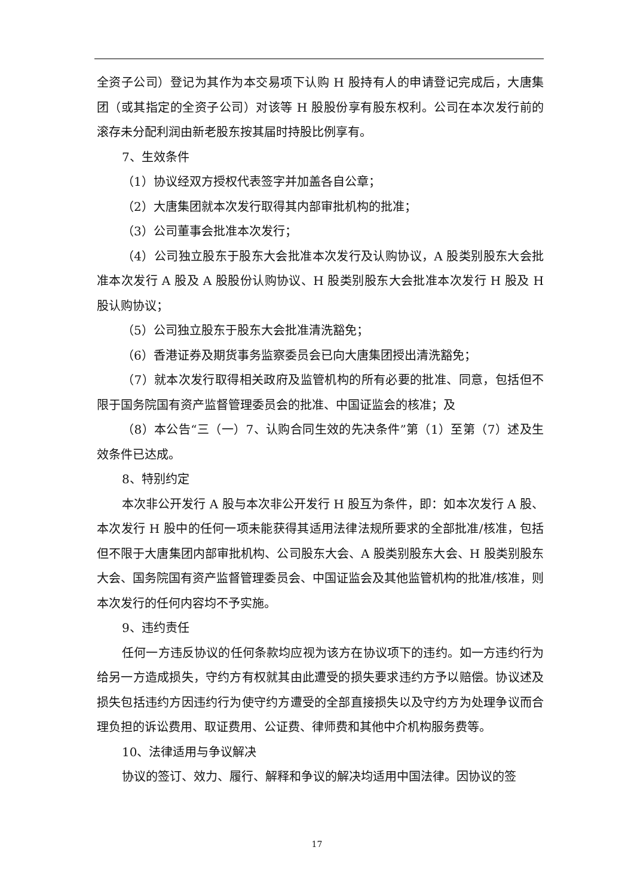全资子公司）登记为其作为本交易项下认购 H 股持有人的申请登记完成后，大唐集团（或其指定的全资子公司）对该等 H 股股份享有股东权利。公司在本次发行前的滚存未分配利润由新老股东按其届时持股比例享有。
7、生效条件
（1）协议经双方授权代表签字并加盖各自公章；
（2）大唐集团就本次发行取得其内部审批机构的批准；
（3）公司董事会批准本次发行；
（4）公司独立股东于股东大会批准本次发行及认购协议，A 股类别股东大会批准本次发行 A 股及 A 股股份认购协议、H 股类别股东大会批准本次发行 H 股及 H 股认购协议；
（5）公司独立股东于股东大会批准清洗豁免；
（6）香港证券及期货事务监察委员会已向大唐集团授出清洗豁免；
（7）就本次发行取得相关政府及监管机构的所有必要的批准、同意，包括但不限于国务院国有资产监督管理委员会的批准、中国证监会的核准；及
（8）本公告“三（一）7、认购合同生效的先决条件”第（1）至第（7）述及生效条件已达成。
8、特别约定
本次非公开发行 A 股与本次非公开发行 H 股互为条件，即：如本次发行 A 股、本次发行 H 股中的任何一项未能获得其适用法律法规所要求的全部批准/核准，包括但不限于大唐集团内部审批机构、公司股东大会、A 股类别股东大会、H 股类别股东大会、国务院国有资产监督管理委员会、中国证监会及其他监管机构的批准/核准，则本次发行的任何内容均不予实施。
9、违约责任
任何一方违反协议的任何条款均应视为该方在协议项下的违约。如一方违约行为给另一方造成损失，守约方有权就其由此遭受的损失要求违约方予以赔偿。协议述及损失包括违约方因违约行为使守约方遭受的全部直接损失以及守约方为处理争议而合理负担的诉讼费用、取证费用、公证费、律师费和其他中介机构服务费等。
10、法律适用与争议解决
协议的签订、效力、履行、解释和争议的解决均适用中国法律。因协议的签
17